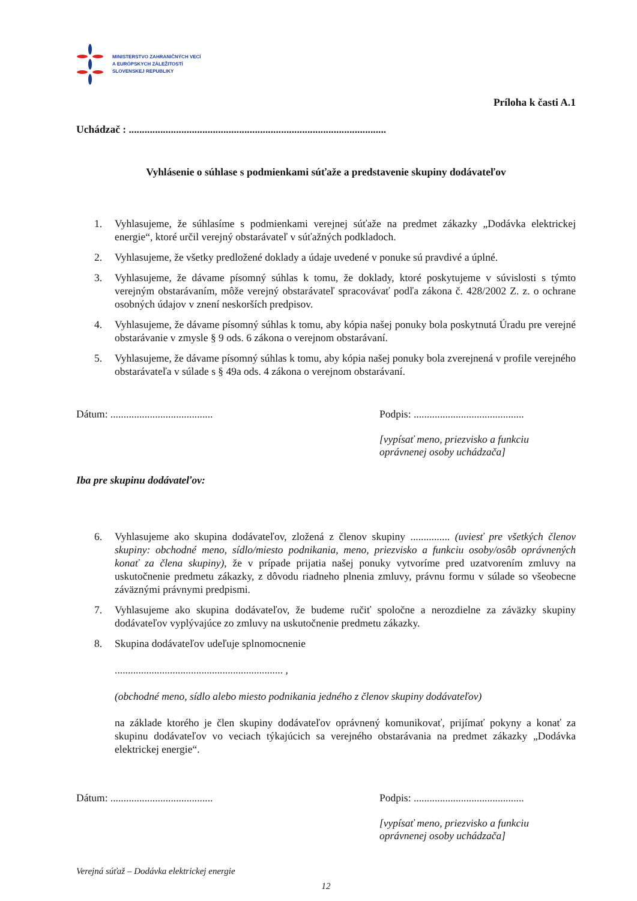MINISTERSTVO ZAHRANIČNÝCH VECÍ
A EURÓPSKYCH ZÁLEŽITOSTÍ
SLOVENSKEJ REPUBLIKY
Príloha k časti A.1
Uchádzač : ..................................................................................................
Vyhlásenie o súhlase s podmienkami súťaže a predstavenie skupiny dodávateľov
1. Vyhlasujeme, že súhlasíme s podmienkami verejnej súťaže na predmet zákazky „Dodávka elektrickej energie“, ktoré určil verejný obstarávateľ v súťažných podkladoch.
2. Vyhlasujeme, že všetky predložené doklady a údaje uvedené v ponuke sú pravdivé a úplné.
3. Vyhlasujeme, že dávame písomný súhlas k tomu, že doklady, ktoré poskytujeme v súvislosti s týmto verejným obstarávaním, môže verejný obstarávateľ spracovávať podľa zákona č. 428/2002 Z. z. o ochrane osobných údajov v znení neskorších predpisov.
4. Vyhlasujeme, že dávame písomný súhlas k tomu, aby kópia našej ponuky bola poskytnutá Úradu pre verejné obstarávanie v zmysle § 9 ods. 6 zákona o verejnom obstarávaní.
5. Vyhlasujeme, že dávame písomný súhlas k tomu, aby kópia našej ponuky bola zverejnená v profile verejného obstarávateľa v súlade s § 49a ods. 4 zákona o verejnom obstarávaní.
Dátum: ....................................... Podpis: ..........................................
[vypísať meno, priezvisko a funkciu
oprávnenej osoby uchádzača]
Iba pre skupinu dodávateľov:
6. Vyhlasujeme ako skupina dodávateľov, zložená z členov skupiny ............... (uviesť pre všetkých členov skupiny: obchodné meno, sídlo/miesto podnikania, meno, priezvisko a funkciu osoby/osôb oprávnených konať za člena skupiny), že v prípade prijatia našej ponuky vytvoríme pred uzatvorením zmluvy na uskutočnenie predmetu zákazky, z dôvodu riadneho plnenia zmluvy, právnu formu v súlade so všeobecne záväznými právnymi predpismi.
7. Vyhlasujeme ako skupina dodávateľov, že budeme ručiť spoločne a nerozdielne za záväzky skupiny dodávateľov vyplývajúce zo zmluvy na uskutočnenie predmetu zákazky.
8. Skupina dodávateľov udeľuje splnomocnenie
................................................................ ,
(obchodné meno, sídlo alebo miesto podnikania jedného z členov skupiny dodávateľov)
na základe ktorého je člen skupiny dodávateľov oprávnený komunikovať, prijímať pokyny a konať za skupinu dodávateľov vo veciach týkajúcich sa verejného obstarávania na predmet zákazky „Dodávka elektrickej energie“.
Dátum: ....................................... Podpis: ..........................................
[vypísať meno, priezvisko a funkciu
oprávnenej osoby uchádzača]
Verejná súťaž – Dodávka elektrickej energie
12